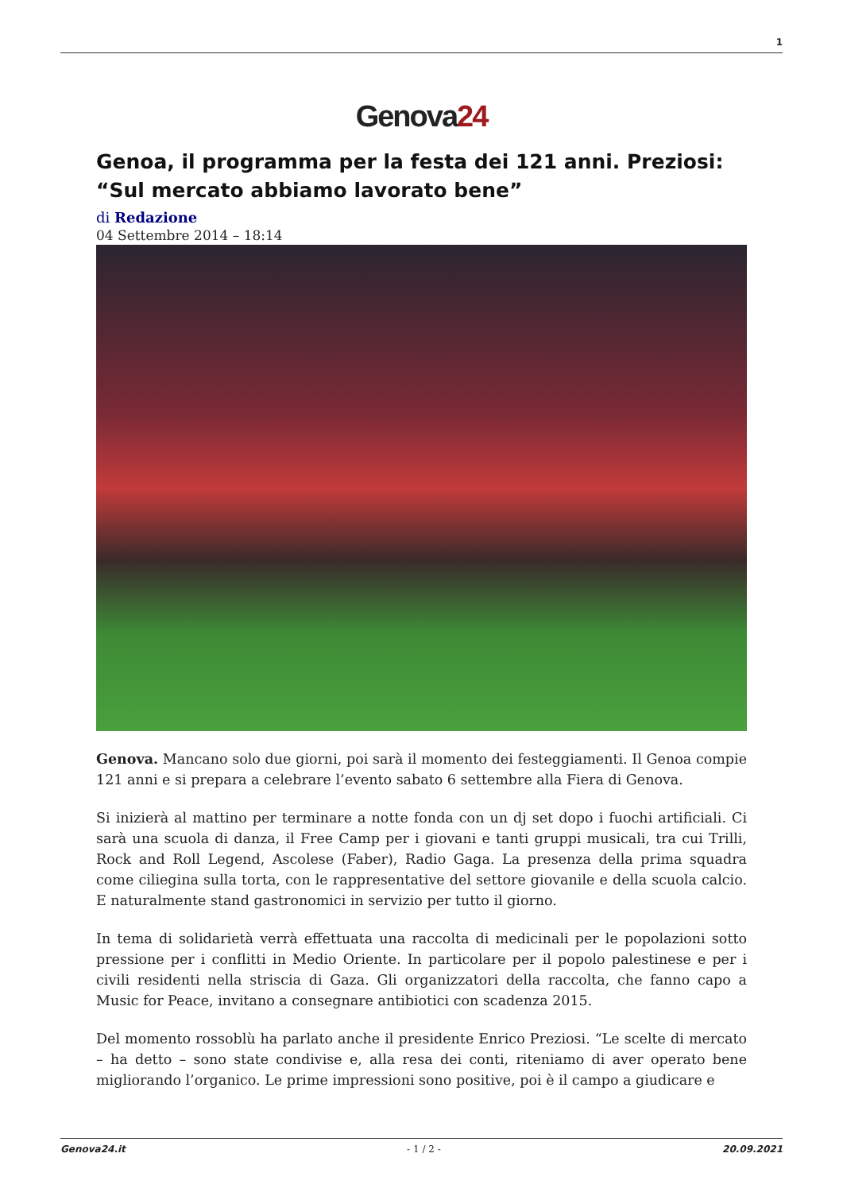1
Genova24
Genoa, il programma per la festa dei 121 anni. Preziosi: “Sul mercato abbiamo lavorato bene”
di Redazione
04 Settembre 2014 – 18:14
Genova. Mancano solo due giorni, poi sarà il momento dei festeggiamenti. Il Genoa compie 121 anni e si prepara a celebrare l’evento sabato 6 settembre alla Fiera di Genova.
Si inizierà al mattino per terminare a notte fonda con un dj set dopo i fuochi artificiali. Ci sarà una scuola di danza, il Free Camp per i giovani e tanti gruppi musicali, tra cui Trilli, Rock and Roll Legend, Ascolese (Faber), Radio Gaga. La presenza della prima squadra come ciliegina sulla torta, con le rappresentative del settore giovanile e della scuola calcio. E naturalmente stand gastronomici in servizio per tutto il giorno.
In tema di solidarietà verrà effettuata una raccolta di medicinali per le popolazioni sotto pressione per i conflitti in Medio Oriente. In particolare per il popolo palestinese e per i civili residenti nella striscia di Gaza. Gli organizzatori della raccolta, che fanno capo a Music for Peace, invitano a consegnare antibiotici con scadenza 2015.
Del momento rossoblù ha parlato anche il presidente Enrico Preziosi. “Le scelte di mercato – ha detto – sono state condivise e, alla resa dei conti, riteniamo di aver operato bene migliorando l’organico. Le prime impressioni sono positive, poi è il campo a giudicare e
Genova24.it - 1 / 2 - 20.09.2021